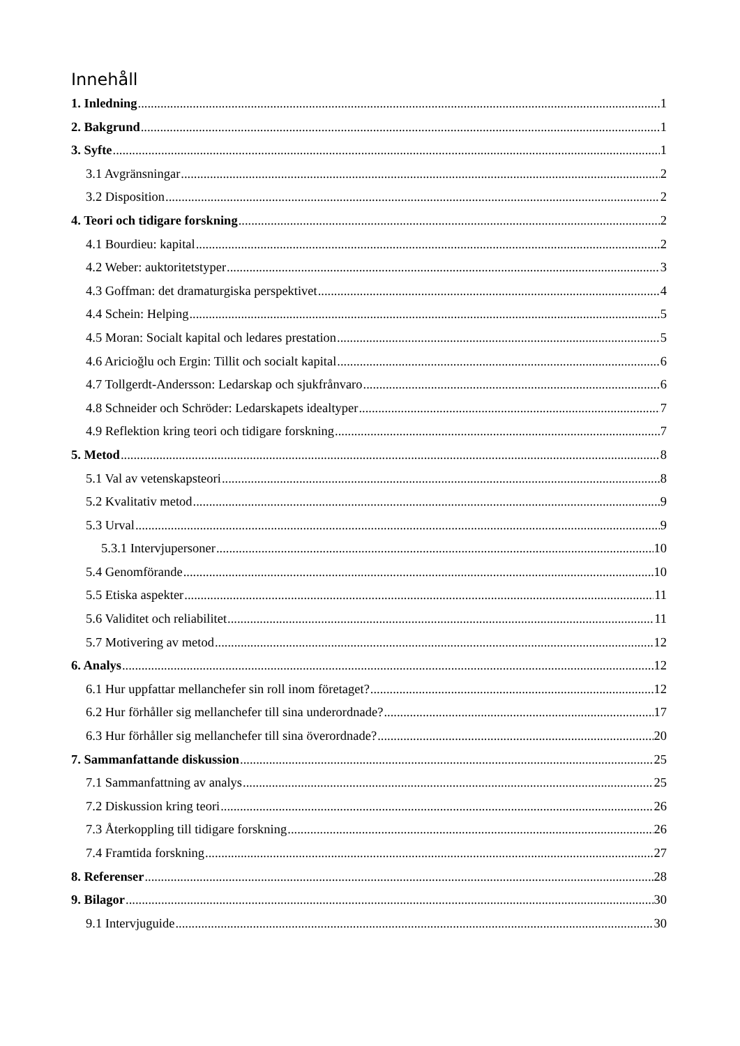Innehåll
1. Inledning 1
2. Bakgrund 1
3. Syfte 1
3.1 Avgränsningar 2
3.2 Disposition 2
4. Teori och tidigare forskning 2
4.1 Bourdieu: kapital 2
4.2 Weber: auktoritetstyper 3
4.3 Goffman: det dramaturgiska perspektivet 4
4.4 Schein: Helping 5
4.5 Moran: Socialt kapital och ledares prestation 5
4.6 Aricioğlu och Ergin: Tillit och socialt kapital 6
4.7 Tollgerdt-Andersson: Ledarskap och sjukfrånvaro 6
4.8 Schneider och Schröder: Ledarskapets idealtyper 7
4.9 Reflektion kring teori och tidigare forskning 7
5. Metod 8
5.1 Val av vetenskapsteori 8
5.2 Kvalitativ metod 9
5.3 Urval 9
5.3.1 Intervjupersoner 10
5.4 Genomförande 10
5.5 Etiska aspekter 11
5.6 Validitet och reliabilitet 11
5.7 Motivering av metod 12
6. Analys 12
6.1 Hur uppfattar mellanchefer sin roll inom företaget? 12
6.2 Hur förhåller sig mellanchefer till sina underordnade? 17
6.3 Hur förhåller sig mellanchefer till sina överordnade? 20
7. Sammanfattande diskussion 25
7.1 Sammanfattning av analys 25
7.2 Diskussion kring teori 26
7.3 Återkoppling till tidigare forskning 26
7.4 Framtida forskning 27
8. Referenser 28
9. Bilagor 30
9.1 Intervjuguide 30